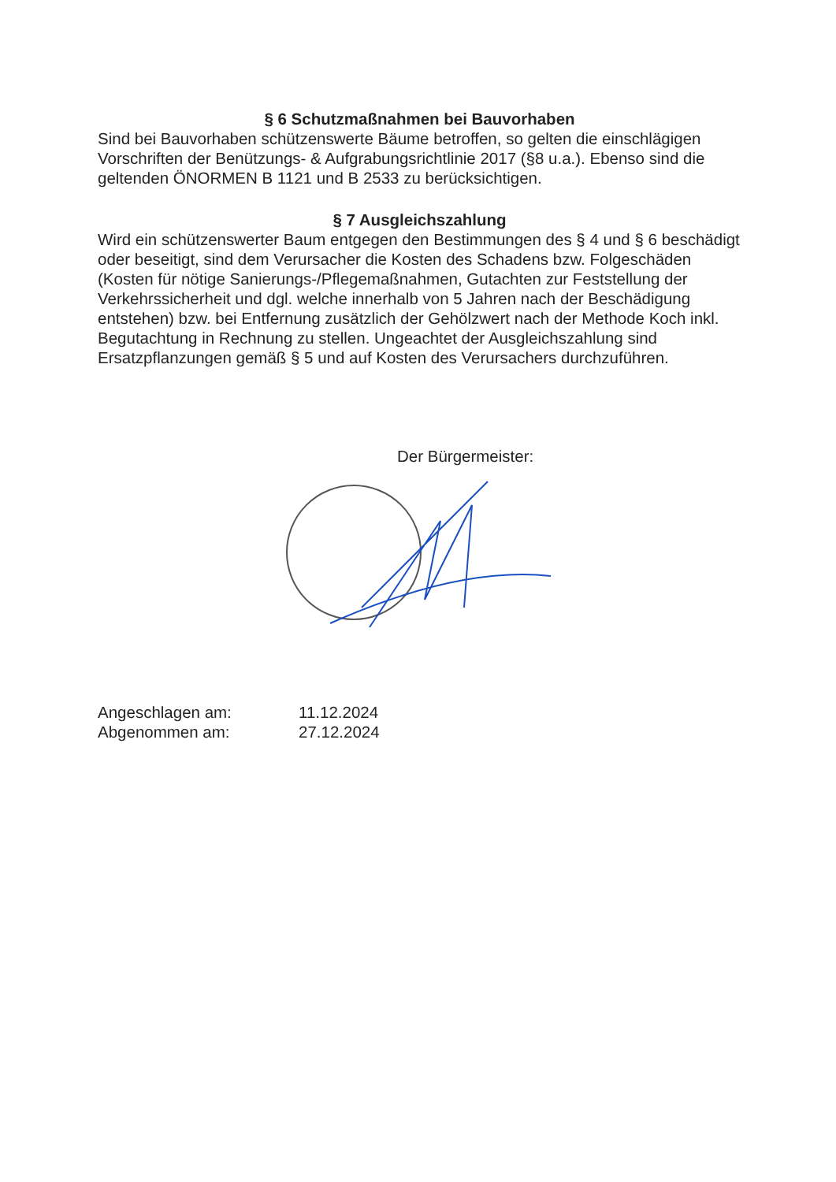§ 6 Schutzmaßnahmen bei Bauvorhaben
Sind bei Bauvorhaben schützenswerte Bäume betroffen, so gelten die einschlägigen Vorschriften der Benützungs- & Aufgrabungsrichtlinie 2017 (§8 u.a.). Ebenso sind die geltenden ÖNORMEN B 1121 und B 2533 zu berücksichtigen.
§ 7 Ausgleichszahlung
Wird ein schützenswerter Baum entgegen den Bestimmungen des § 4 und § 6 beschädigt oder beseitigt, sind dem Verursacher die Kosten des Schadens bzw. Folgeschäden (Kosten für nötige Sanierungs-/Pflegemaßnahmen, Gutachten zur Feststellung der Verkehrssicherheit und dgl. welche innerhalb von 5 Jahren nach der Beschädigung entstehen) bzw. bei Entfernung zusätzlich der Gehölzwert nach der Methode Koch inkl. Begutachtung in Rechnung zu stellen. Ungeachtet der Ausgleichszahlung sind Ersatzpflanzungen gemäß § 5 und auf Kosten des Verursachers durchzuführen.
Der Bürgermeister:
Angeschlagen am:
11.12.2024
Abgenommen am:
27.12.2024